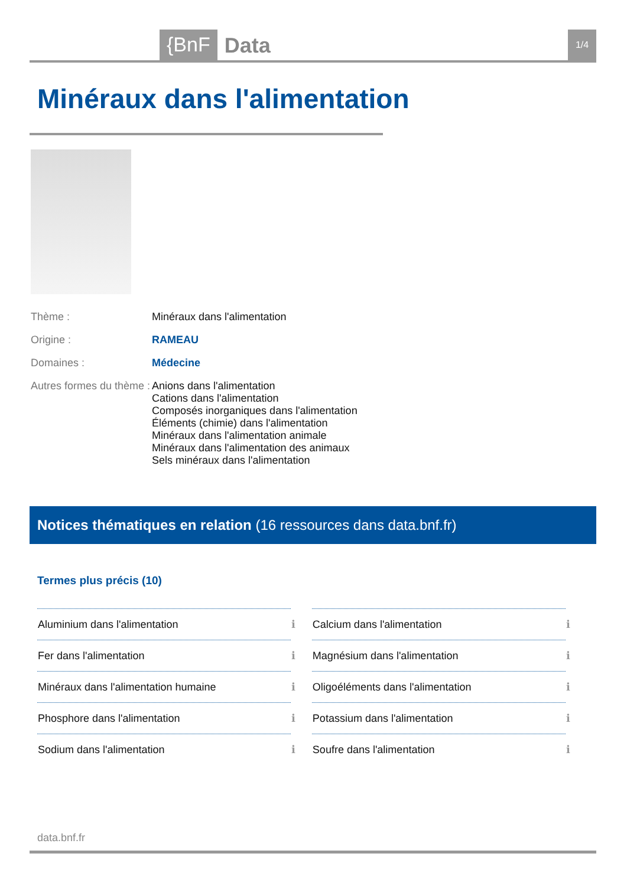{BnF Data 1/4
Minéraux dans l'alimentation
| Thème : | Minéraux dans l'alimentation |
| Origine : | RAMEAU |
| Domaines : | Médecine |
| Autres formes du thème : | Anions dans l'alimentation Cations dans l'alimentation Composés inorganiques dans l'alimentation Éléments (chimie) dans l'alimentation Minéraux dans l'alimentation animale Minéraux dans l'alimentation des animaux Sels minéraux dans l'alimentation |
Notices thématiques en relation (16 ressources dans data.bnf.fr)
Termes plus précis (10)
| Aluminium dans l'alimentation | ℹ | Calcium dans l'alimentation | ℹ |
| Fer dans l'alimentation | ℹ | Magnésium dans l'alimentation | ℹ |
| Minéraux dans l'alimentation humaine | ℹ | Oligoéléments dans l'alimentation | ℹ |
| Phosphore dans l'alimentation | ℹ | Potassium dans l'alimentation | ℹ |
| Sodium dans l'alimentation | ℹ | Soufre dans l'alimentation | ℹ |
data.bnf.fr